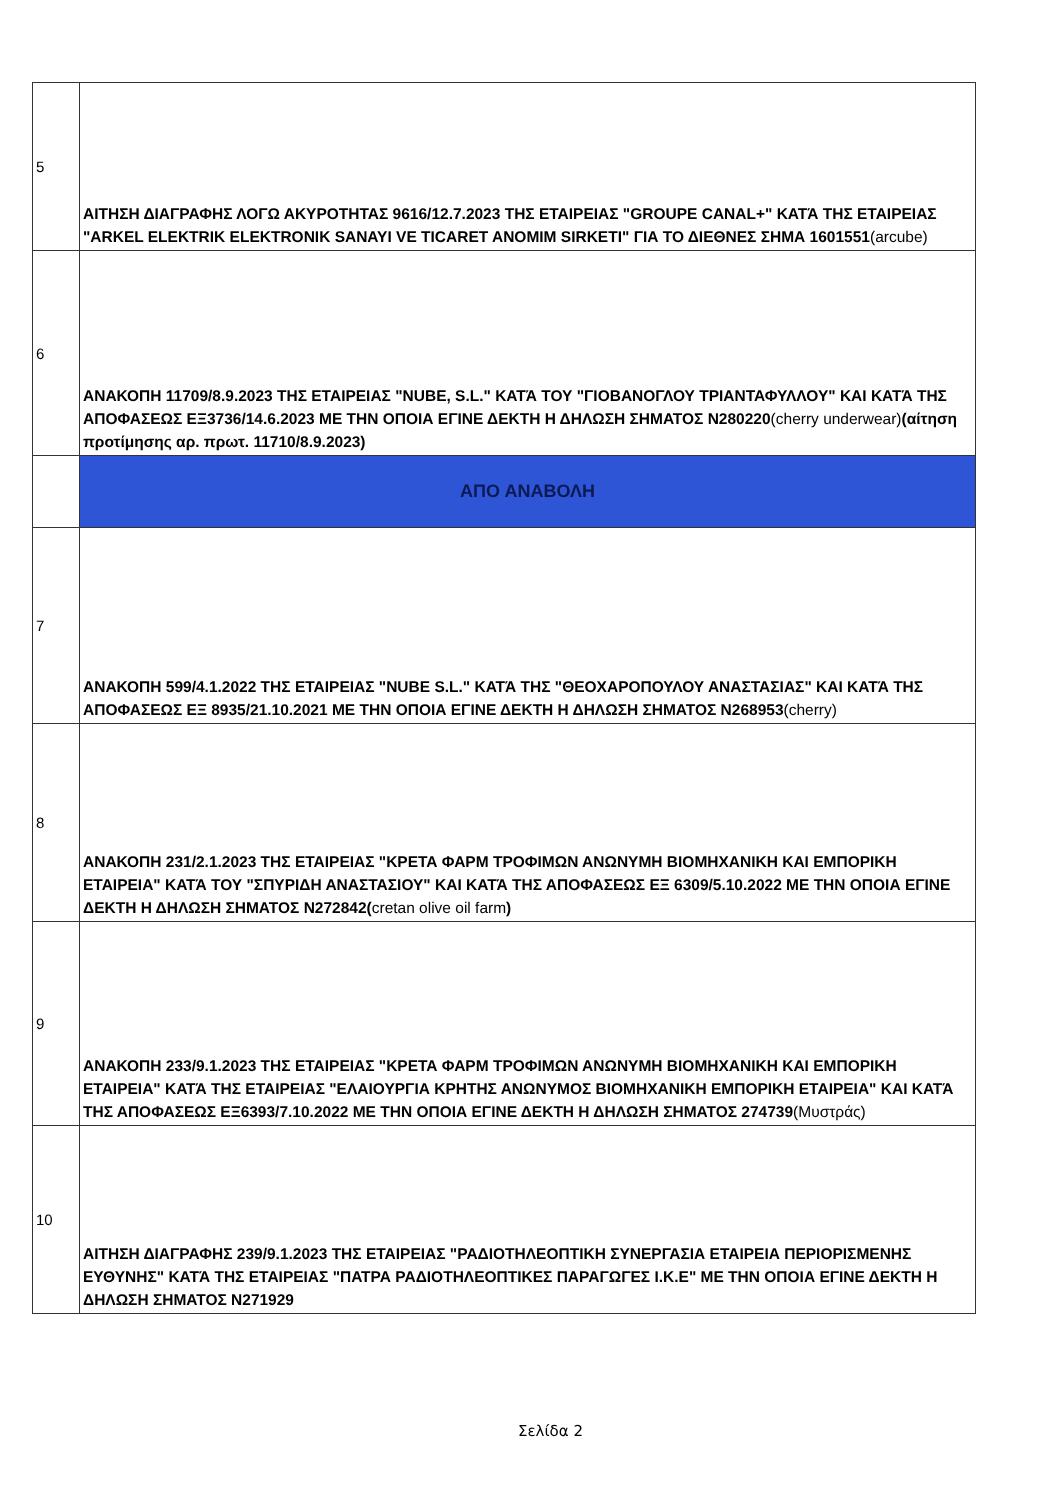| 5 | ΑΙΤΗΣΗ ΔΙΑΓΡΑΦΗΣ ΛΟΓΩ ΑΚΥΡΟΤΗΤΑΣ 9616/12.7.2023 ΤΗΣ ΕΤΑΙΡΕΙΑΣ "GROUPE CANAL+" ΚΑΤΆ ΤΗΣ ΕΤΑΙΡΕΙΑΣ "ARKEL ELEKTRIK ELEKTRONIK SANAYI VE TICARET ANOMIM SIRKETI" ΓΙΑ ΤΟ ΔΙΕΘΝΕΣ ΣΗΜΑ 1601551 (arcube) |
| 6 | ΑΝΑΚΟΠΗ 11709/8.9.2023 ΤΗΣ ΕΤΑΙΡΕΙΑΣ "NUBE, S.L." ΚΑΤΆ ΤΟΥ "ΓΙΟΒΑΝΟΓΛΟΥ ΤΡΙΑΝΤΑΦΥΛΛΟΥ" ΚΑΙ ΚΑΤΆ ΤΗΣ ΑΠΟΦΑΣΕΩΣ ΕΞ3736/14.6.2023 ΜΕ ΤΗΝ ΟΠΟΙΑ ΕΓΙΝΕ ΔΕΚΤΗ Η ΔΗΛΩΣΗ ΣΗΜΑΤΟΣ N280220 (cherry underwear) (αίτηση προτίμησης αρ. πρωτ. 11710/8.9.2023) |
| | ΑΠΟ ΑΝΑΒΟΛΗ |
| 7 | ΑΝΑΚΟΠΗ 599/4.1.2022 ΤΗΣ ΕΤΑΙΡΕΙΑΣ "NUBE S.L." ΚΑΤΆ ΤΗΣ "ΘΕΟΧΑΡΟΠΟΥΛΟΥ ΑΝΑΣΤΑΣΙΑΣ" ΚΑΙ ΚΑΤΆ ΤΗΣ ΑΠΟΦΑΣΕΩΣ ΕΞ 8935/21.10.2021 ΜΕ ΤΗΝ ΟΠΟΙΑ ΕΓΙΝΕ ΔΕΚΤΗ Η ΔΗΛΩΣΗ ΣΗΜΑΤΟΣ N268953 (cherry) |
| 8 | ΑΝΑΚΟΠΗ 231/2.1.2023 ΤΗΣ ΕΤΑΙΡΕΙΑΣ "ΚΡΕΤΑ ΦΑΡΜ ΤΡΟΦΙΜΩΝ ΑΝΩΝΥΜΗ ΒΙΟΜΗΧΑΝΙΚΗ ΚΑΙ ΕΜΠΟΡΙΚΗ ΕΤΑΙΡΕΙΑ" ΚΑΤΆ ΤΟΥ "ΣΠΥΡΙΔΗ ΑΝΑΣΤΑΣΙΟΥ" ΚΑΙ ΚΑΤΆ ΤΗΣ ΑΠΟΦΑΣΕΩΣ ΕΞ 6309/5.10.2022 ΜΕ ΤΗΝ ΟΠΟΙΑ ΕΓΙΝΕ ΔΕΚΤΗ Η ΔΗΛΩΣΗ ΣΗΜΑΤΟΣ N272842( cretan olive oil farm ) |
| 9 | ΑΝΑΚΟΠΗ 233/9.1.2023 ΤΗΣ ΕΤΑΙΡΕΙΑΣ "ΚΡΕΤΑ ΦΑΡΜ ΤΡΟΦΙΜΩΝ ΑΝΩΝΥΜΗ ΒΙΟΜΗΧΑΝΙΚΗ ΚΑΙ ΕΜΠΟΡΙΚΗ ΕΤΑΙΡΕΙΑ" ΚΑΤΆ ΤΗΣ ΕΤΑΙΡΕΙΑΣ "ΕΛΑΙΟΥΡΓΙΑ ΚΡΗΤΗΣ ΑΝΩΝΥΜΟΣ ΒΙΟΜΗΧΑΝΙΚΗ ΕΜΠΟΡΙΚΗ ΕΤΑΙΡΕΙΑ" ΚΑΙ ΚΑΤΆ ΤΗΣ ΑΠΟΦΑΣΕΩΣ ΕΞ6393/7.10.2022 ΜΕ ΤΗΝ ΟΠΟΙΑ ΕΓΙΝΕ ΔΕΚΤΗ Η ΔΗΛΩΣΗ ΣΗΜΑΤΟΣ 274739 (Μυστράς) |
| 10 | ΑΙΤΗΣΗ ΔΙΑΓΡΑΦΗΣ 239/9.1.2023 ΤΗΣ ΕΤΑΙΡΕΙΑΣ "ΡΑΔΙΟΤΗΛΕΟΠΤΙΚΗ ΣΥΝΕΡΓΑΣΙΑ ΕΤΑΙΡΕΙΑ ΠΕΡΙΟΡΙΣΜΕΝΗΣ ΕΥΘΥΝΗΣ" ΚΑΤΆ ΤΗΣ ΕΤΑΙΡΕΙΑΣ "ΠΑΤΡΑ ΡΑΔΙΟΤΗΛΕΟΠΤΙΚΕΣ ΠΑΡΑΓΩΓΕΣ Ι.Κ.Ε" ΜΕ ΤΗΝ ΟΠΟΙΑ ΕΓΙΝΕ ΔΕΚΤΗ Η ΔΗΛΩΣΗ ΣΗΜΑΤΟΣ N271929 |
Σελίδα 2